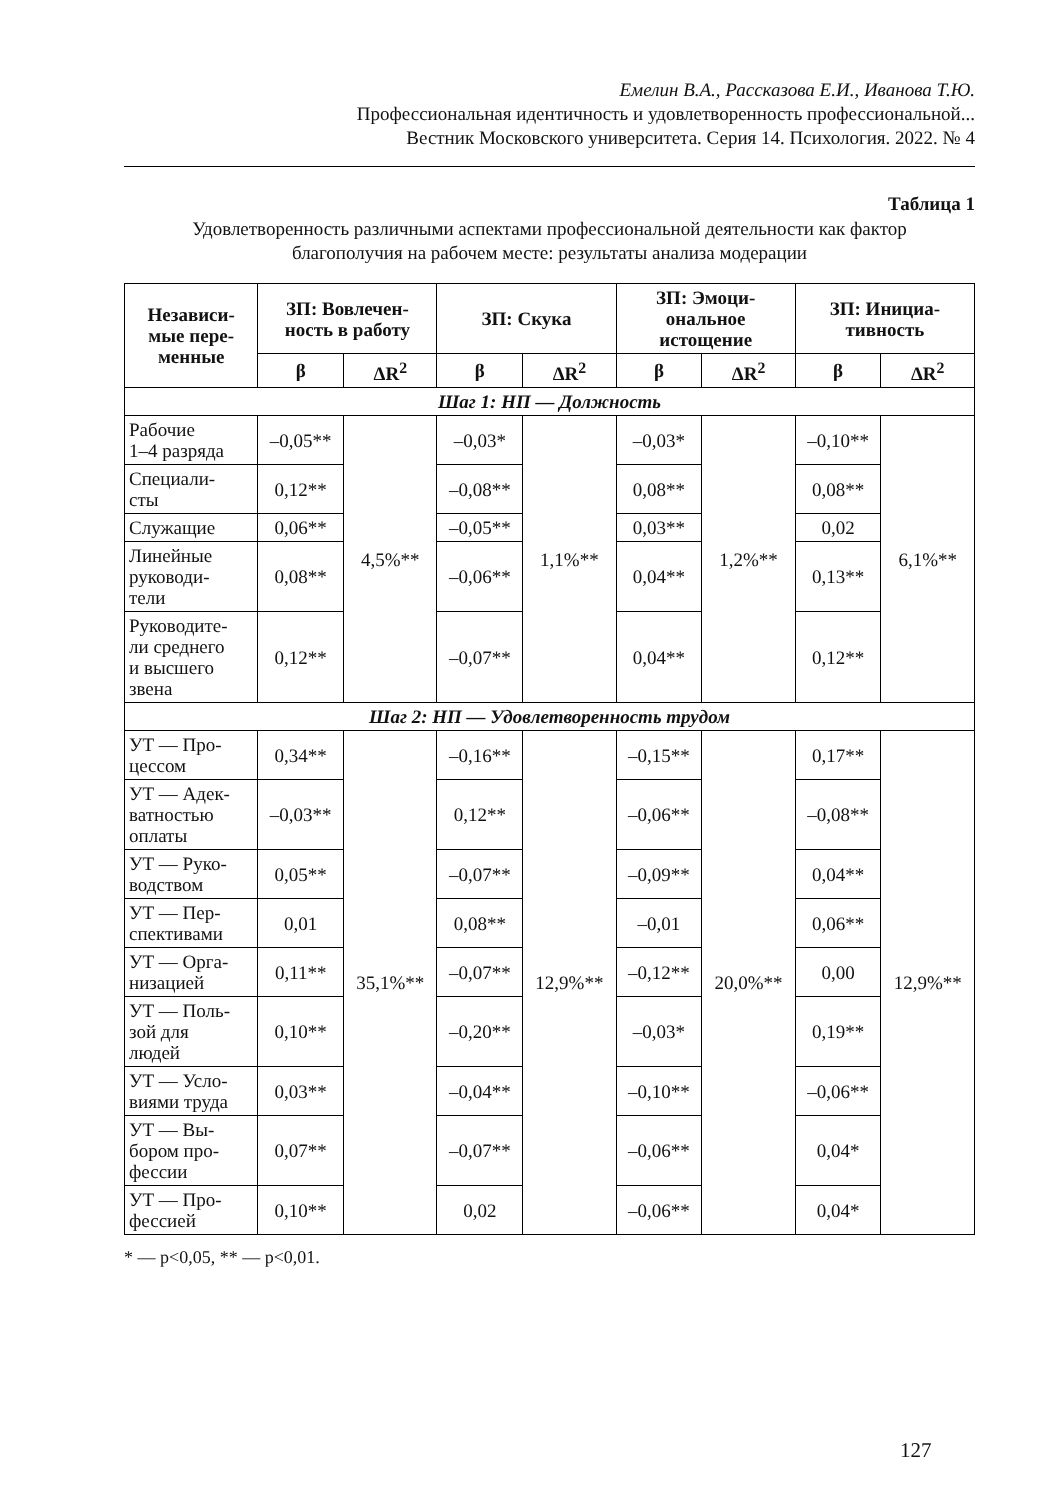Емелин В.А., Рассказова Е.И., Иванова Т.Ю.
Профессиональная идентичность и удовлетворенность профессиональной...
Вестник Московского университета. Серия 14. Психология. 2022. № 4
Таблица 1
Удовлетворенность различными аспектами профессиональной деятельности как фактор благополучия на рабочем месте: результаты анализа модерации
| Независи- мые пере- менные | ЗП: Вовлечен- ность в работу | | ЗП: Скука | | ЗП: Эмоци- ональное истощение | | ЗП: Инициа- тивность | |
| --- | --- | --- | --- | --- | --- | --- | --- | --- |
| | β | ΔR<sup>2</sup> | β | ΔR<sup>2</sup> | β | ΔR<sup>2</sup> | β | ΔR<sup>2</sup> |
| Шаг 1: НП — Должность | | | | | | | | |
| Рабочие 1–4 разряда | –0,05** | 4,5%** | –0,03* | 1,1%** | –0,03* | 1,2%** | –0,10** | 6,1%** |
| Специали- сты | 0,12** | | –0,08** | | 0,08** | | 0,08** | |
| Служащие | 0,06** | | –0,05** | | 0,03** | | 0,02 | |
| Линейные руководи- тели | 0,08** | | –0,06** | | 0,04** | | 0,13** | |
| Руководите- ли среднего и высшего звена | 0,12** | | –0,07** | | 0,04** | | 0,12** | |
| Шаг 2: НП — Удовлетворенность трудом | | | | | | | | |
| УТ — Про- цессом | 0,34** | 35,1%** | –0,16** | 12,9%** | –0,15** | 20,0%** | 0,17** | 12,9%** |
| УТ — Адек- ватностью оплаты | –0,03** | | 0,12** | | –0,06** | | –0,08** | |
| УТ — Руко- водством | 0,05** | | –0,07** | | –0,09** | | 0,04** | |
| УТ — Пер- спективами | 0,01 | | 0,08** | | –0,01 | | 0,06** | |
| УТ — Орга- низацией | 0,11** | | –0,07** | | –0,12** | | 0,00 | |
| УТ — Поль- зой для людей | 0,10** | | –0,20** | | –0,03* | | 0,19** | |
| УТ — Усло- виями труда | 0,03** | | –0,04** | | –0,10** | | –0,06** | |
| УТ — Вы- бором про- фессии | 0,07** | | –0,07** | | –0,06** | | 0,04* | |
| УТ — Про- фессией | 0,10** | | 0,02 | | –0,06** | | 0,04* | |
* — p<0,05, ** — p<0,01.
127